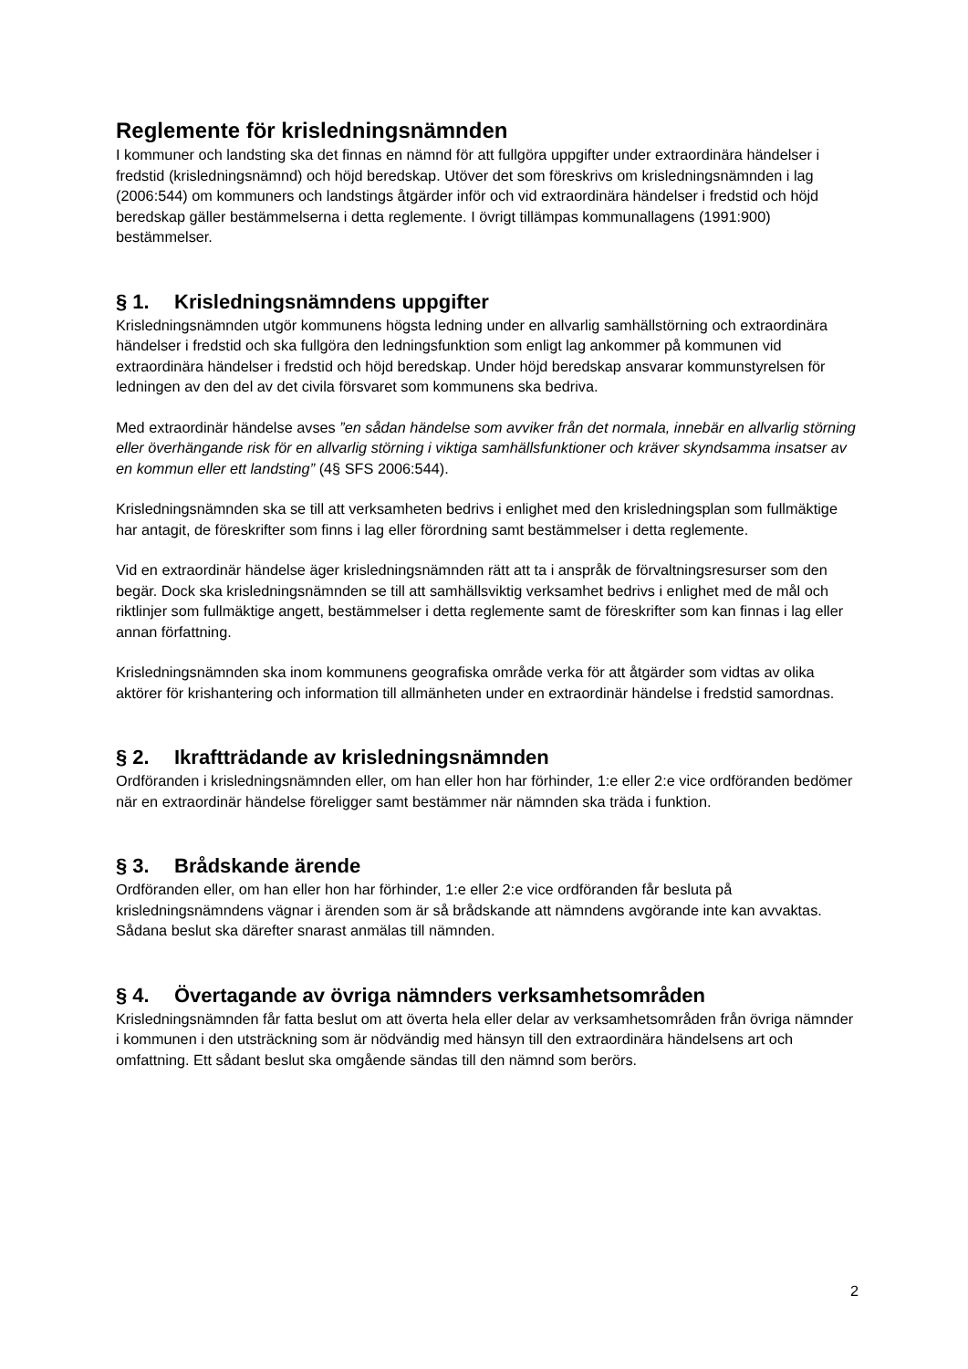Reglemente för krisledningsnämnden
I kommuner och landsting ska det finnas en nämnd för att fullgöra uppgifter under extraordinära händelser i fredstid (krisledningsnämnd) och höjd beredskap. Utöver det som föreskrivs om krisledningsnämnden i lag (2006:544) om kommuners och landstings åtgärder inför och vid extraordinära händelser i fredstid och höjd beredskap gäller bestämmelserna i detta reglemente. I övrigt tillämpas kommunallagens (1991:900) bestämmelser.
§ 1. Krisledningsnämndens uppgifter
Krisledningsnämnden utgör kommunens högsta ledning under en allvarlig samhällstörning och extraordinära händelser i fredstid och ska fullgöra den ledningsfunktion som enligt lag ankommer på kommunen vid extraordinära händelser i fredstid och höjd beredskap. Under höjd beredskap ansvarar kommunstyrelsen för ledningen av den del av det civila försvaret som kommunens ska bedriva.
Med extraordinär händelse avses ”en sådan händelse som avviker från det normala, innebär en allvarlig störning eller överhängande risk för en allvarlig störning i viktiga samhällsfunktioner och kräver skyndsamma insatser av en kommun eller ett landsting” (4§ SFS 2006:544).
Krisledningsnämnden ska se till att verksamheten bedrivs i enlighet med den krisledningsplan som fullmäktige har antagit, de föreskrifter som finns i lag eller förordning samt bestämmelser i detta reglemente.
Vid en extraordinär händelse äger krisledningsnämnden rätt att ta i anspråk de förvaltningsresurser som den begär. Dock ska krisledningsnämnden se till att samhällsviktig verksamhet bedrivs i enlighet med de mål och riktlinjer som fullmäktige angett, bestämmelser i detta reglemente samt de föreskrifter som kan finnas i lag eller annan författning.
Krisledningsnämnden ska inom kommunens geografiska område verka för att åtgärder som vidtas av olika aktörer för krishantering och information till allmänheten under en extraordinär händelse i fredstid samordnas.
§ 2. Ikraftträdande av krisledningsnämnden
Ordföranden i krisledningsnämnden eller, om han eller hon har förhinder, 1:e eller 2:e vice ordföranden bedömer när en extraordinär händelse föreligger samt bestämmer när nämnden ska träda i funktion.
§ 3. Brådskande ärende
Ordföranden eller, om han eller hon har förhinder, 1:e eller 2:e vice ordföranden får besluta på krisledningsnämndens vägnar i ärenden som är så brådskande att nämndens avgörande inte kan avvaktas. Sådana beslut ska därefter snarast anmälas till nämnden.
§ 4. Övertagande av övriga nämnders verksamhetsområden
Krisledningsnämnden får fatta beslut om att överta hela eller delar av verksamhetsområden från övriga nämnder i kommunen i den utsträckning som är nödvändig med hänsyn till den extraordinära händelsens art och omfattning. Ett sådant beslut ska omgående sändas till den nämnd som berörs.
2